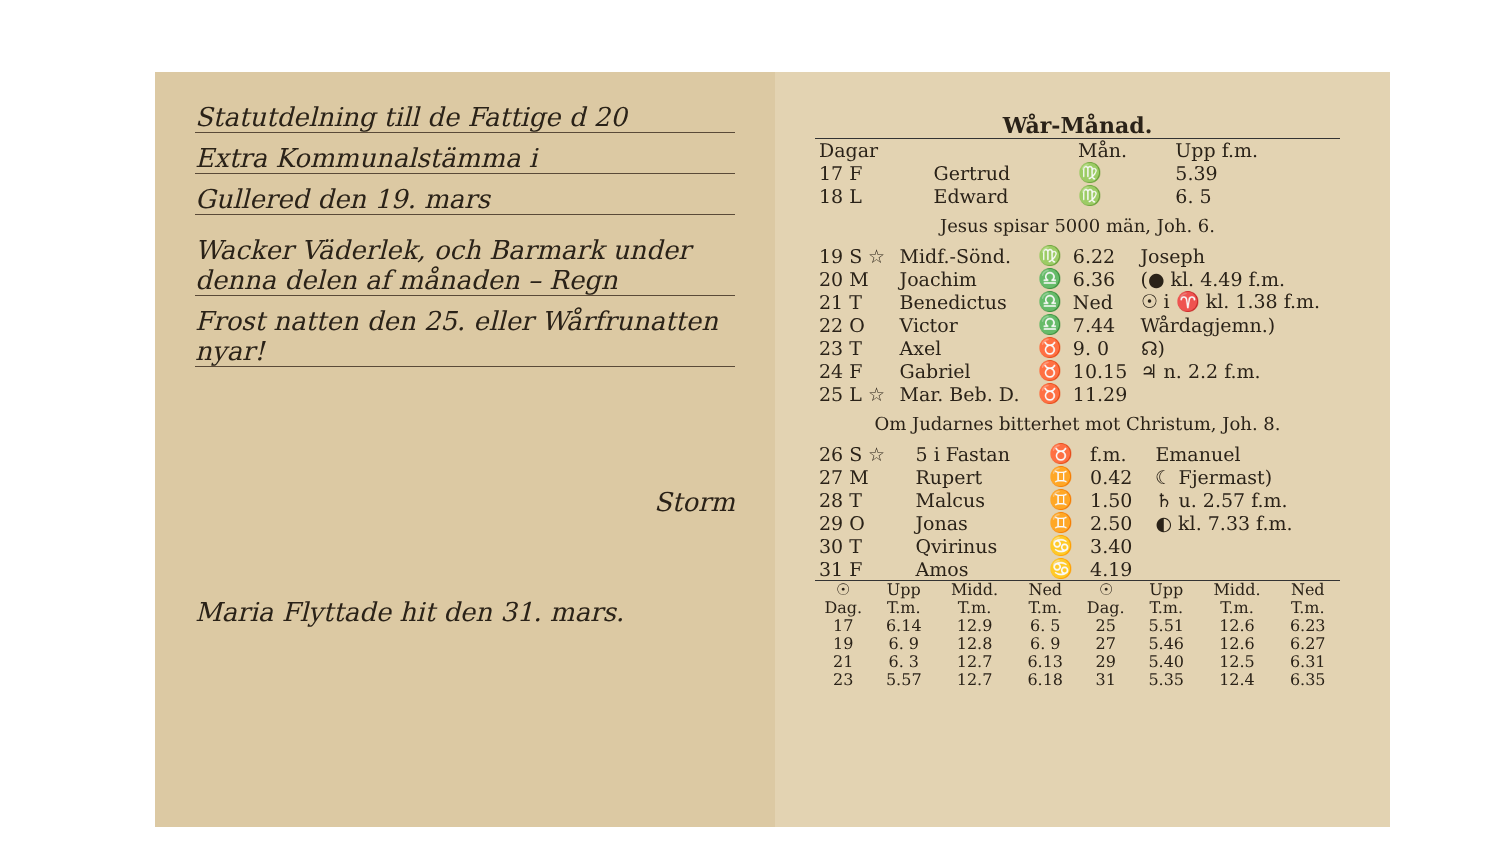Statutdelning till de Fattige d 20
Extra Kommunalstämma i
Gullered den 19. mars
Wacker Väderlek, och Barmark under denna delen af månaden – Regn
Frost natten den 25. eller Wårfrunatten nyar!
Storm
Maria Flyttade hit den 31. mars.
Wår-Månad.
| Dagar | | Mån. | Upp f.m. | |
| --- | --- | --- | --- | --- |
| 17 F | Gertrud | ♍ | 5.39 | |
| 18 L | Edward | ♍ | 6. 5 | |
Jesus spisar 5000 män, Joh. 6.
| 19 S ☆ | Midf.-Sönd. | ♍ | 6.22 | Joseph |
| 20 M | Joachim | ♎ | 6.36 | (● kl. 4.49 f.m. |
| 21 T | Benedictus | ♎ | Ned | ☉ i ♈ kl. 1.38 f.m. |
| 22 O | Victor | ♎ | 7.44 | Wårdagjemn.) |
| 23 T | Axel | ♉ | 9. 0 | ☊) |
| 24 F | Gabriel | ♉ | 10.15 | ♃ n. 2.2 f.m. |
| 25 L ☆ | Mar. Beb. D. | ♉ | 11.29 | |
Om Judarnes bitterhet mot Christum, Joh. 8.
| 26 S ☆ | 5 i Fastan | ♉ | f.m. | Emanuel |
| 27 M | Rupert | ♊ | 0.42 | ☾ Fjermast) |
| 28 T | Malcus | ♊ | 1.50 | ♄ u. 2.57 f.m. |
| 29 O | Jonas | ♊ | 2.50 | ◐ kl. 7.33 f.m. |
| 30 T | Qvirinus | ♋ | 3.40 | |
| 31 F | Amos | ♋ | 4.19 | |
| ☉ Dag. | Upp T.m. | Midd. T.m. | Ned T.m. | ☉ Dag. | Upp T.m. | Midd. T.m. | Ned T.m. |
| --- | --- | --- | --- | --- | --- | --- | --- |
| 17 | 6.14 | 12.9 | 6. 5 | 25 | 5.51 | 12.6 | 6.23 |
| 19 | 6. 9 | 12.8 | 6. 9 | 27 | 5.46 | 12.6 | 6.27 |
| 21 | 6. 3 | 12.7 | 6.13 | 29 | 5.40 | 12.5 | 6.31 |
| 23 | 5.57 | 12.7 | 6.18 | 31 | 5.35 | 12.4 | 6.35 |